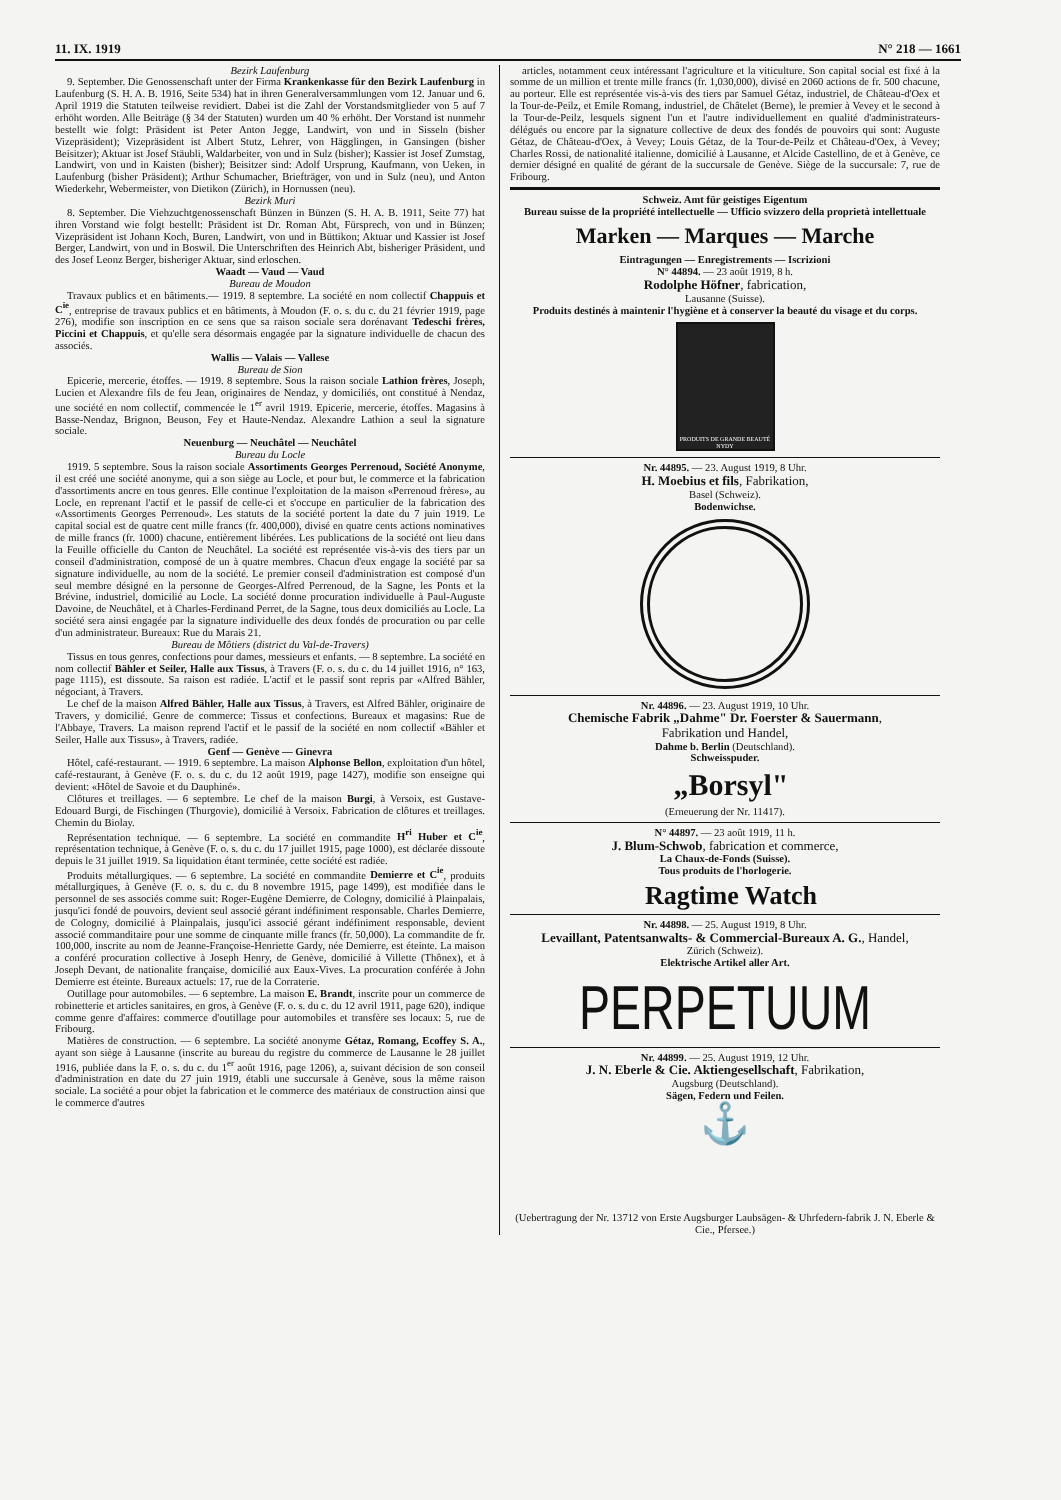11. IX. 1919 N° 218 — 1661
Bezirk Laufenburg
9. September. Die Genossenschaft unter der Firma Krankenkasse für den Bezirk Laufenburg in Laufenburg (S. H. A. B. 1916, Seite 534) hat in ihren Generalversammlungen vom 12. Januar und 6. April 1919 die Statuten teilweise revidiert. Dabei ist die Zahl der Vorstandsmitglieder von 5 auf 7 erhöht worden. Alle Beiträge (§ 34 der Statuten) wurden um 40 % erhöht. Der Vorstand ist nunmehr bestellt wie folgt: Präsident ist Peter Anton Jegge, Landwirt, von und in Sisseln (bisher Vizepräsident); Vizepräsident ist Albert Stutz, Lehrer, von Hägglingen, in Gansingen (bisher Beisitzer); Aktuar ist Josef Stäubli, Waldarbeiter, von und in Sulz (bisher); Kassier ist Josef Zumstag, Landwirt, von und in Kaisten (bisher); Beisitzer sind: Adolf Ursprung, Kaufmann, von Ueken, in Laufenburg (bisher Präsident); Arthur Schumacher, Briefträger, von und in Sulz (neu), und Anton Wiederkehr, Webermeister, von Dietikon (Zürich), in Hornussen (neu).
Bezirk Muri
8. September. Die Viehzuchtgenossenschaft Bünzen in Bünzen (S. H. A. B. 1911, Seite 77) hat ihren Vorstand wie folgt bestellt: Präsident ist Dr. Roman Abt, Fürsprech, von und in Bünzen; Vizepräsident ist Johann Koch, Buren, Landwirt, von und in Büttikon; Aktuar und Kassier ist Josef Berger, Landwirt, von und in Boswil. Die Unterschriften des Heinrich Abt, bisheriger Präsident, und des Josef Leonz Berger, bisheriger Aktuar, sind erloschen.
Waadt — Vaud — Vaud
Bureau de Moudon
Travaux publics et en bâtiments.— 1919. 8 septembre. La société en nom collectif Chappuis et C<sup>ie</sup>, entreprise de travaux publics et en bâtiments, à Moudon (F. o. s. du c. du 21 février 1919, page 276), modifie son inscription en ce sens que sa raison sociale sera dorénavant Tedeschi frères, Piccini et Chappuis, et qu'elle sera désormais engagée par la signature individuelle de chacun des associés.
Wallis — Valais — Vallese
Bureau de Sion
Epicerie, mercerie, étoffes. — 1919. 8 septembre. Sous la raison sociale Lathion frères, Joseph, Lucien et Alexandre fils de feu Jean, originaires de Nendaz, y domiciliés, ont constitué à Nendaz, une société en nom collectif, commencée le 1<sup>er</sup> avril 1919. Epicerie, mercerie, étoffes. Magasins à Basse-Nendaz, Brignon, Beuson, Fey et Haute-Nendaz. Alexandre Lathion a seul la signature sociale.
Neuenburg — Neuchâtel — Neuchâtel
Bureau du Locle
1919. 5 septembre. Sous la raison sociale Assortiments Georges Perrenoud, Société Anonyme, il est créé une société anonyme, qui a son siège au Locle, et pour but, le commerce et la fabrication d'assortiments ancre en tous genres. Elle continue l'exploitation de la maison «Perrenoud frères», au Locle, en reprenant l'actif et le passif de celle-ci et s'occupe en particulier de la fabrication des «Assortiments Georges Perrenoud». Les statuts de la société portent la date du 7 juin 1919. Le capital social est de quatre cent mille francs (fr. 400,000), divisé en quatre cents actions nominatives de mille francs (fr. 1000) chacune, entièrement libérées. Les publications de la société ont lieu dans la Feuille officielle du Canton de Neuchâtel. La société est représentée vis-à-vis des tiers par un conseil d'administration, composé de un à quatre membres. Chacun d'eux engage la société par sa signature individuelle, au nom de la société. Le premier conseil d'administration est composé d'un seul membre désigné en la personne de Georges-Alfred Perrenoud, de la Sagne, les Ponts et la Brévine, industriel, domicilié au Locle. La société donne procuration individuelle à Paul-Auguste Davoine, de Neuchâtel, et à Charles-Ferdinand Perret, de la Sagne, tous deux domiciliés au Locle. La société sera ainsi engagée par la signature individuelle des deux fondés de procuration ou par celle d'un administrateur. Bureaux: Rue du Marais 21.
Bureau de Môtiers (district du Val-de-Travers)
Tissus en tous genres, confections pour dames, messieurs et enfants. — 8 septembre. La société en nom collectif Bähler et Seiler, Halle aux Tissus, à Travers (F. o. s. du c. du 14 juillet 1916, n° 163, page 1115), est dissoute. Sa raison est radiée. L'actif et le passif sont repris par «Alfred Bähler, négociant, à Travers.
Le chef de la maison Alfred Bähler, Halle aux Tissus, à Travers, est Alfred Bähler, originaire de Travers, y domicilié. Genre de commerce: Tissus et confections. Bureaux et magasins: Rue de l'Abbaye, Travers. La maison reprend l'actif et le passif de la société en nom collectif «Bähler et Seiler, Halle aux Tissus», à Travers, radiée.
Genf — Genève — Ginevra
Hôtel, café-restaurant. — 1919. 6 septembre. La maison Alphonse Bellon, exploitation d'un hôtel, café-restaurant, à Genève (F. o. s. du c. du 12 août 1919, page 1427), modifie son enseigne qui devient: «Hôtel de Savoie et du Dauphiné».
Clôtures et treillages. — 6 septembre. Le chef de la maison Burgi, à Versoix, est Gustave-Edouard Burgi, de Fischingen (Thurgovie), domicilié à Versoix. Fabrication de clôtures et treillages. Chemin du Biolay.
Représentation technique. — 6 septembre. La société en commandite H<sup>ri</sup> Huber et C<sup>ie</sup>, représentation technique, à Genève (F. o. s. du c. du 17 juillet 1915, page 1000), est déclarée dissoute depuis le 31 juillet 1919. Sa liquidation étant terminée, cette société est radiée.
Produits métallurgiques. — 6 septembre. La société en commandite Demierre et C<sup>ie</sup>, produits métallurgiques, à Genève (F. o. s. du c. du 8 novembre 1915, page 1499), est modifiée dans le personnel de ses associés comme suit: Roger-Eugène Demierre, de Cologny, domicilié à Plainpalais, jusqu'ici fondé de pouvoirs, devient seul associé gérant indéfiniment responsable. Charles Demierre, de Cologny, domicilié à Plainpalais, jusqu'ici associé gérant indéfiniment responsable, devient associé commanditaire pour une somme de cinquante mille francs (fr. 50,000). La commandite de fr. 100,000, inscrite au nom de Jeanne-Françoise-Henriette Gardy, née Demierre, est éteinte. La maison a conféré procuration collective à Joseph Henry, de Genève, domicilié à Villette (Thônex), et à Joseph Devant, de nationalite française, domicilié aux Eaux-Vives. La procuration conférée à John Demierre est éteinte. Bureaux actuels: 17, rue de la Corraterie.
Outillage pour automobiles. — 6 septembre. La maison E. Brandt, inscrite pour un commerce de robinetterie et articles sanitaires, en gros, à Genève (F. o. s. du c. du 12 avril 1911, page 620), indique comme genre d'affaires: commerce d'outillage pour automobiles et transfère ses locaux: 5, rue de Fribourg.
Matières de construction. — 6 septembre. La société anonyme Gétaz, Romang, Ecoffey S. A., ayant son siège à Lausanne (inscrite au bureau du registre du commerce de Lausanne le 28 juillet 1916, publiée dans la F. o. s. du c. du 1<sup>er</sup> août 1916, page 1206), a, suivant décision de son conseil d'administration en date du 27 juin 1919, établi une succursale à Genève, sous la même raison sociale. La société a pour objet la fabrication et le commerce des matériaux de construction ainsi que le commerce d'autres
articles, notamment ceux intéressant l'agriculture et la viticulture. Son capital social est fixé à la somme de un million et trente mille francs (fr. 1,030,000), divisé en 2060 actions de fr. 500 chacune, au porteur. Elle est représentée vis-à-vis des tiers par Samuel Gétaz, industriel, de Château-d'Oex et la Tour-de-Peilz, et Emile Romang, industriel, de Châtelet (Berne), le premier à Vevey et le second à la Tour-de-Peilz, lesquels signent l'un et l'autre individuellement en qualité d'administrateurs-délégués ou encore par la signature collective de deux des fondés de pouvoirs qui sont: Auguste Gétaz, de Château-d'Oex, à Vevey; Louis Gétaz, de la Tour-de-Peilz et Château-d'Oex, à Vevey; Charles Rossi, de nationalité italienne, domicilié à Lausanne, et Alcide Castellino, de et à Genève, ce dernier désigné en qualité de gérant de la succursale de Genève. Siège de la succursale: 7, rue de Fribourg.
Schweiz. Amt für geistiges Eigentum
Bureau suisse de la propriété intellectuelle — Ufficio svizzero della proprietà intellettuale
Marken — Marques — Marche
Eintragungen — Enregistrements — Iscrizioni
N° 44894. — 23 août 1919, 8 h.
Rodolphe Höfner, fabrication,
Lausanne (Suisse).
Produits destinés à maintenir l'hygiène et à conserver la beauté du visage et du corps.
PRODUITS DE GRANDE BEAUTÉ NYDY
Nr. 44895. — 23. August 1919, 8 Uhr.
H. Moebius et fils, Fabrikation,
Basel (Schweiz).
Bodenwichse.
Nr. 44896. — 23. August 1919, 10 Uhr.
Chemische Fabrik „Dahme" Dr. Foerster & Sauermann,
Fabrikation und Handel,
Dahme b. Berlin (Deutschland).
Schweisspuder.
„Borsyl"
(Erneuerung der Nr. 11417).
N° 44897. — 23 août 1919, 11 h.
J. Blum-Schwob, fabrication et commerce,
La Chaux-de-Fonds (Suisse).
Tous produits de l'horlogerie.
Ragtime Watch
Nr. 44898. — 25. August 1919, 8 Uhr.
Levaillant, Patentsanwalts- & Commercial-Bureaux A. G., Handel,
Zürich (Schweiz).
Elektrische Artikel aller Art.
PERPETUUM
Nr. 44899. — 25. August 1919, 12 Uhr.
J. N. Eberle & Cie. Aktiengesellschaft, Fabrikation,
Augsburg (Deutschland).
Sägen, Federn und Feilen.
⚓
(Uebertragung der Nr. 13712 von Erste Augsburger Laubsägen- & Uhrfedern-fabrik J. N. Eberle & Cie., Pfersee.)